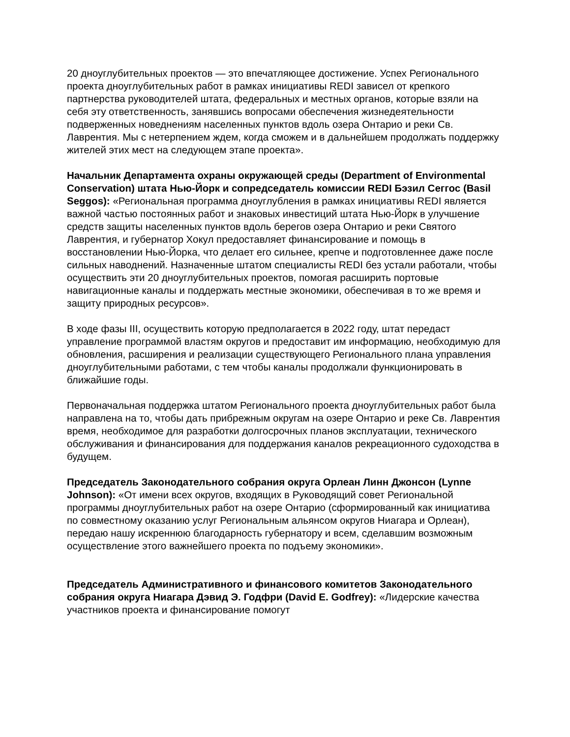20 дноуглубительных проектов — это впечатляющее достижение. Успех Регионального проекта дноуглубительных работ в рамках инициативы REDI зависел от крепкого партнерства руководителей штата, федеральных и местных органов, которые взяли на себя эту ответственность, занявшись вопросами обеспечения жизнедеятельности подверженных новеднениям населенных пунктов вдоль озера Онтарио и реки Св. Лаврентия. Мы с нетерпением ждем, когда сможем и в дальнейшем продолжать поддержку жителей этих мест на следующем этапе проекта».
Начальник Департамента охраны окружающей среды (Department of Environmental Conservation) штата Нью-Йорк и сопредседатель комиссии REDI Бэзил Сеггос (Basil Seggos): «Региональная программа дноуглубления в рамках инициативы REDI является важной частью постоянных работ и знаковых инвестиций штата Нью-Йорк в улучшение средств защиты населенных пунктов вдоль берегов озера Онтарио и реки Святого Лаврентия, и губернатор Хокул предоставляет финансирование и помощь в восстановлении Нью-Йорка, что делает его сильнее, крепче и подготовленнее даже после сильных наводнений. Назначенные штатом специалисты REDI без устали работали, чтобы осуществить эти 20 дноуглубительных проектов, помогая расширить портовые навигационные каналы и поддержать местные экономики, обеспечивая в то же время и защиту природных ресурсов».
В ходе фазы III, осуществить которую предполагается в 2022 году, штат передаст управление программой властям округов и предоставит им информацию, необходимую для обновления, расширения и реализации существующего Регионального плана управления дноуглубительными работами, с тем чтобы каналы продолжали функционировать в ближайшие годы.
Первоначальная поддержка штатом Регионального проекта дноуглубительных работ была направлена на то, чтобы дать прибрежным округам на озере Онтарио и реке Св. Лаврентия время, необходимое для разработки долгосрочных планов эксплуатации, технического обслуживания и финансирования для поддержания каналов рекреационного судоходства в будущем.
Председатель Законодательного собрания округа Орлеан Линн Джонсон (Lynne Johnson): «От имени всех округов, входящих в Руководящий совет Региональной программы дноуглубительных работ на озере Онтарио (сформированный как инициатива по совместному оказанию услуг Региональным альянсом округов Ниагара и Орлеан), передаю нашу искреннюю благодарность губернатору и всем, сделавшим возможным осуществление этого важнейшего проекта по подъему экономики».
Председатель Административного и финансового комитетов Законодательного собрания округа Ниагара Дэвид Э. Годфри (David E. Godfrey): «Лидерские качества участников проекта и финансирование помогут